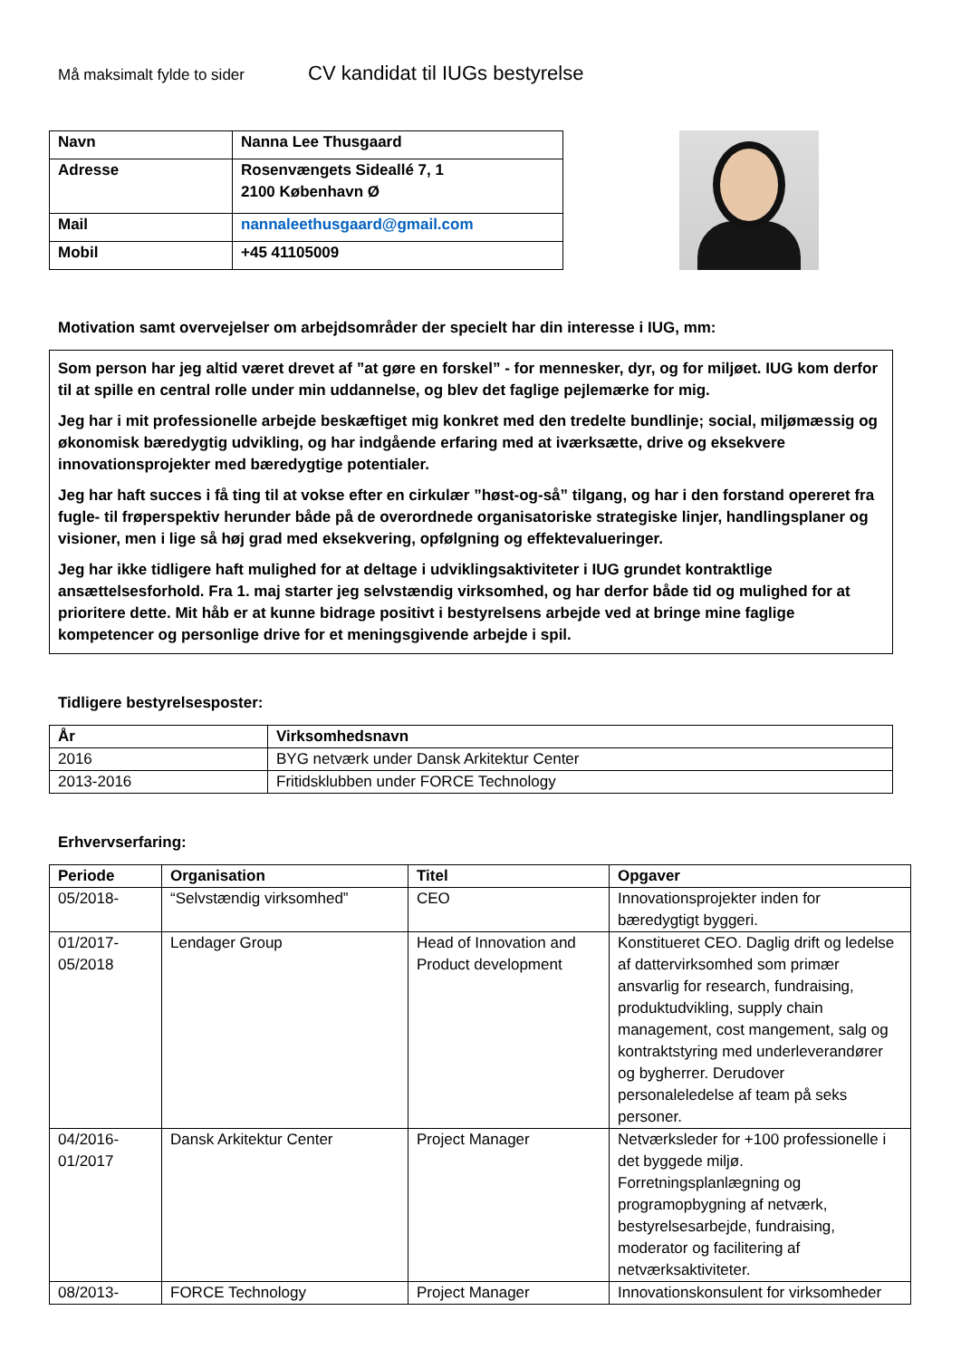Må maksimalt fylde to sider
CV kandidat til IUGs bestyrelse
| Navn | Nanna Lee Thusgaard |
| Adresse | Rosenvængets Sideallé 7, 1 2100 København Ø |
| Mail | nannaleethusgaard@gmail.com |
| Mobil | +45 41105009 |
Motivation samt overvejelser om arbejdsområder der specielt har din interesse i IUG, mm:
Som person har jeg altid været drevet af ”at gøre en forskel” - for mennesker, dyr, og for miljøet. IUG kom derfor til at spille en central rolle under min uddannelse, og blev det faglige pejlemærke for mig.
Jeg har i mit professionelle arbejde beskæftiget mig konkret med den tredelte bundlinje; social, miljømæssig og økonomisk bæredygtig udvikling, og har indgående erfaring med at iværksætte, drive og eksekvere innovationsprojekter med bæredygtige potentialer.
Jeg har haft succes i få ting til at vokse efter en cirkulær ”høst-og-så” tilgang, og har i den forstand opereret fra fugle- til frøperspektiv herunder både på de overordnede organisatoriske strategiske linjer, handlingsplaner og visioner, men i lige så høj grad med eksekvering, opfølgning og effektevalueringer.
Jeg har ikke tidligere haft mulighed for at deltage i udviklingsaktiviteter i IUG grundet kontraktlige ansættelsesforhold. Fra 1. maj starter jeg selvstændig virksomhed, og har derfor både tid og mulighed for at prioritere dette. Mit håb er at kunne bidrage positivt i bestyrelsens arbejde ved at bringe mine faglige kompetencer og personlige drive for et meningsgivende arbejde i spil.
Tidligere bestyrelsesposter:
| År | Virksomhedsnavn |
| --- | --- |
| 2016 | BYG netværk under Dansk Arkitektur Center |
| 2013-2016 | Fritidsklubben under FORCE Technology |
Erhvervserfaring:
| Periode | Organisation | Titel | Opgaver |
| --- | --- | --- | --- |
| 05/2018- | “Selvstændig virksomhed” | CEO | Innovationsprojekter inden for bæredygtigt byggeri. |
| 01/2017- 05/2018 | Lendager Group | Head of Innovation and Product development | Konstitueret CEO. Daglig drift og ledelse af dattervirksomhed som primær ansvarlig for research, fundraising, produktudvikling, supply chain management, cost mangement, salg og kontraktstyring med underleverandører og bygherrer. Derudover personaleledelse af team på seks personer. |
| 04/2016- 01/2017 | Dansk Arkitektur Center | Project Manager | Netværksleder for +100 professionelle i det byggede miljø. Forretningsplanlægning og programopbygning af netværk, bestyrelsesarbejde, fundraising, moderator og facilitering af netværksaktiviteter. |
| 08/2013- | FORCE Technology | Project Manager | Innovationskonsulent for virksomheder |